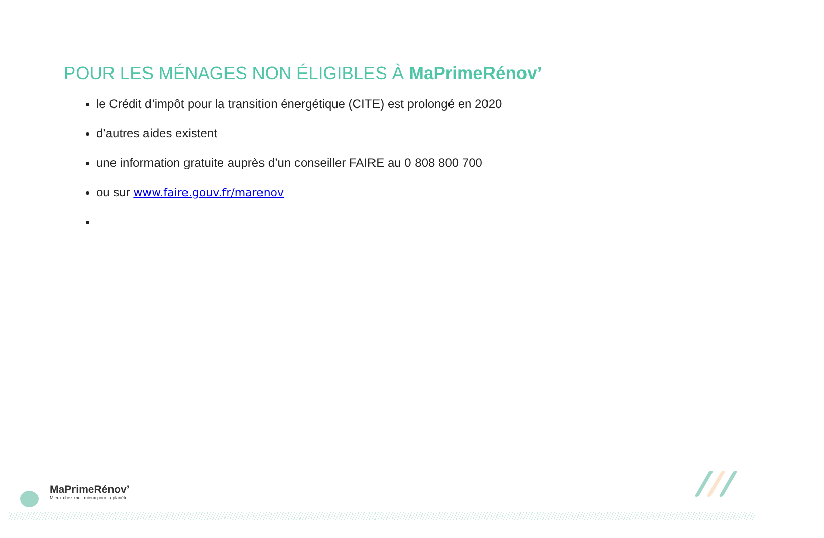POUR LES MÉNAGES NON ÉLIGIBLES À MaPrimeRénov’
le Crédit d’impôt pour la transition énergétique (CITE) est prolongé en 2020
d’autres aides existent
une information gratuite auprès d’un conseiller FAIRE au 0 808 800 700
ou sur www.faire.gouv.fr/marenov
MaPrimeRénov’
Mieux chez moi, mieux pour la planète